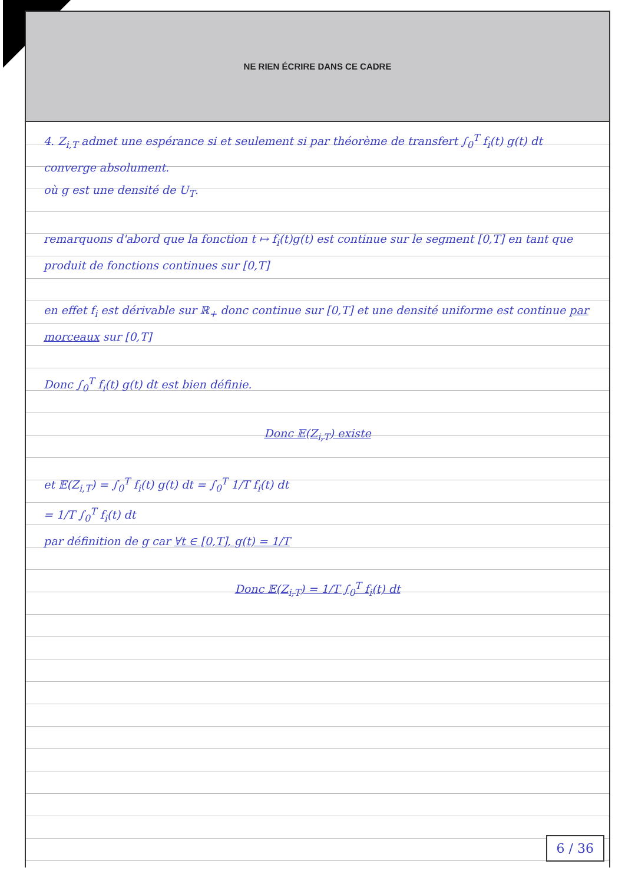NE RIEN ÉCRIRE DANS CE CADRE
4. Z<sub>i,T</sub> admet une espérance si et seulement si par théorème de transfert ∫<sub>0</sub><sup>T</sup> f<sub>i</sub>(t) g(t) dt converge absolument.
où g est une densité de U<sub>T</sub>.
remarquons d'abord que la fonction t ↦ f<sub>i</sub>(t)g(t) est continue sur le segment [0,T] en tant que produit de fonctions continues sur [0,T]
en effet f<sub>i</sub> est dérivable sur ℝ<sub>+</sub> donc continue sur [0,T] et une densité uniforme est continue par morceaux sur [0,T]
Donc ∫<sub>0</sub><sup>T</sup> f<sub>i</sub>(t) g(t) dt est bien définie.
Donc 𝔼(Z<sub>i,T</sub>) existe
et 𝔼(Z<sub>i,T</sub>) = ∫<sub>0</sub><sup>T</sup> f<sub>i</sub>(t) g(t) dt = ∫<sub>0</sub><sup>T</sup> 1/T f<sub>i</sub>(t) dt
= 1/T ∫<sub>0</sub><sup>T</sup> f<sub>i</sub>(t) dt
par définition de g car ∀t ∈ [0,T], g(t) = 1/T
Donc 𝔼(Z<sub>i,T</sub>) = 1/T ∫<sub>0</sub><sup>T</sup> f<sub>i</sub>(t) dt
6 / 36